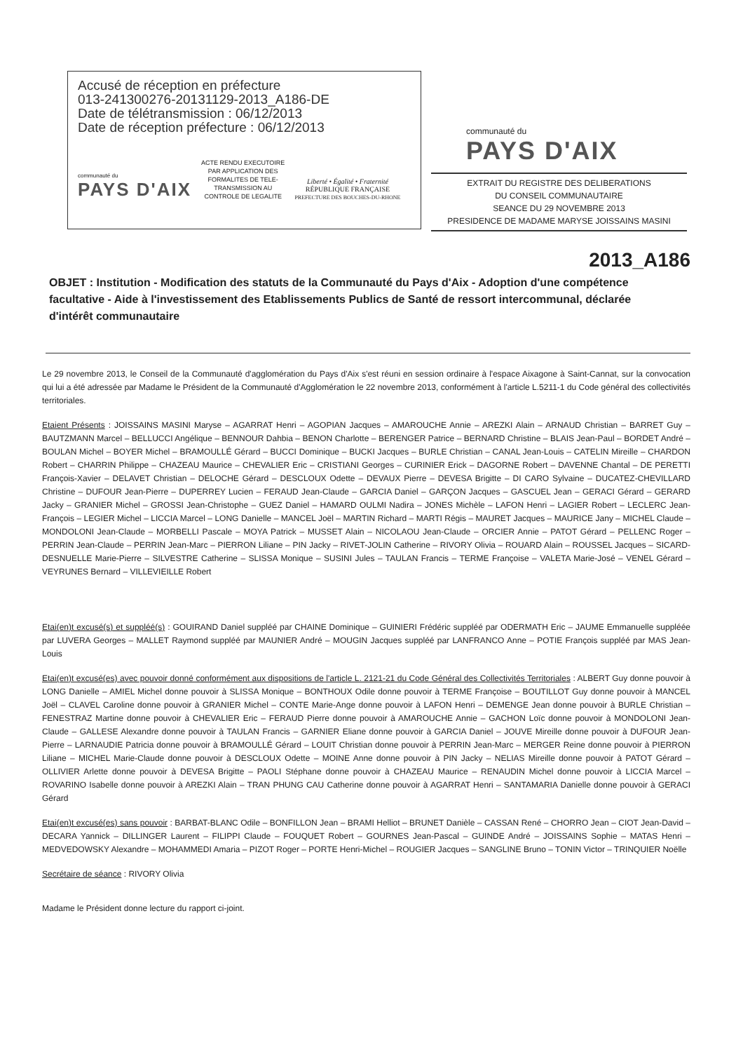Accusé de réception en préfecture
013-241300276-20131129-2013_A186-DE
Date de télétransmission : 06/12/2013
Date de réception préfecture : 06/12/2013
communauté du
PAYS D'AIX
ACTE RENDU EXECUTOIRE
PAR APPLICATION DES
FORMALITES DE TELE-
TRANSMISSION AU
CONTROLE DE LEGALITE
Liberté • Égalité • Fraternité
RÉPUBLIQUE FRANÇAISE
PREFECTURE DES BOUCHES-DU-RHONE
communauté du
PAYS D'AIX
EXTRAIT DU REGISTRE DES DELIBERATIONS
DU CONSEIL COMMUNAUTAIRE
SEANCE DU 29 NOVEMBRE 2013
PRESIDENCE DE MADAME MARYSE JOISSAINS MASINI
2013_A186
OBJET : Institution - Modification des statuts de la Communauté du Pays d'Aix - Adoption d'une compétence facultative - Aide à l'investissement des Etablissements Publics de Santé de ressort intercommunal, déclarée d'intérêt communautaire
Le 29 novembre 2013, le Conseil de la Communauté d'agglomération du Pays d'Aix s'est réuni en session ordinaire à l'espace Aixagone à Saint-Cannat, sur la convocation qui lui a été adressée par Madame le Président de la Communauté d'Agglomération le 22 novembre 2013, conformément à l'article L.5211-1 du Code général des collectivités territoriales.
Etaient Présents : JOISSAINS MASINI Maryse – AGARRAT Henri – AGOPIAN Jacques – AMAROUCHE Annie – AREZKI Alain – ARNAUD Christian – BARRET Guy – BAUTZMANN Marcel – BELLUCCI Angélique – BENNOUR Dahbia – BENON Charlotte – BERENGER Patrice – BERNARD Christine – BLAIS Jean-Paul – BORDET André – BOULAN Michel – BOYER Michel – BRAMOULLÉ Gérard – BUCCI Dominique – BUCKI Jacques – BURLE Christian – CANAL Jean-Louis – CATELIN Mireille – CHARDON Robert – CHARRIN Philippe – CHAZEAU Maurice – CHEVALIER Eric – CRISTIANI Georges – CURINIER Erick – DAGORNE Robert – DAVENNE Chantal – DE PERETTI François-Xavier – DELAVET Christian – DELOCHE Gérard – DESCLOUX Odette – DEVAUX Pierre – DEVESA Brigitte – DI CARO Sylvaine – DUCATEZ-CHEVILLARD Christine – DUFOUR Jean-Pierre – DUPERREY Lucien – FERAUD Jean-Claude – GARCIA Daniel – GARÇON Jacques – GASCUEL Jean – GERACI Gérard – GERARD Jacky – GRANIER Michel – GROSSI Jean-Christophe – GUEZ Daniel – HAMARD OULMI Nadira – JONES Michèle – LAFON Henri – LAGIER Robert – LECLERC Jean-François – LEGIER Michel – LICCIA Marcel – LONG Danielle – MANCEL Joël – MARTIN Richard – MARTI Régis – MAURET Jacques – MAURICE Jany – MICHEL Claude – MONDOLONI Jean-Claude – MORBELLI Pascale – MOYA Patrick – MUSSET Alain – NICOLAOU Jean-Claude – ORCIER Annie – PATOT Gérard – PELLENC Roger – PERRIN Jean-Claude – PERRIN Jean-Marc – PIERRON Liliane – PIN Jacky – RIVET-JOLIN Catherine – RIVORY Olivia – ROUARD Alain – ROUSSEL Jacques – SICARD-DESNUELLE Marie-Pierre – SILVESTRE Catherine – SLISSA Monique – SUSINI Jules – TAULAN Francis – TERME Françoise – VALETA Marie-José – VENEL Gérard – VEYRUNES Bernard – VILLEVIEILLE Robert
Etai(en)t excusé(s) et suppléé(s) : GOUIRAND Daniel suppléé par CHAINE Dominique – GUINIERI Frédéric suppléé par ODERMATH Eric – JAUME Emmanuelle suppléée par LUVERA Georges – MALLET Raymond suppléé par MAUNIER André – MOUGIN Jacques suppléé par LANFRANCO Anne – POTIE François suppléé par MAS Jean-Louis
Etai(en)t excusé(es) avec pouvoir donné conformément aux dispositions de l'article L. 2121-21 du Code Général des Collectivités Territoriales : ALBERT Guy donne pouvoir à LONG Danielle – AMIEL Michel donne pouvoir à SLISSA Monique – BONTHOUX Odile donne pouvoir à TERME Françoise – BOUTILLOT Guy donne pouvoir à MANCEL Joël – CLAVEL Caroline donne pouvoir à GRANIER Michel – CONTE Marie-Ange donne pouvoir à LAFON Henri – DEMENGE Jean donne pouvoir à BURLE Christian – FENESTRAZ Martine donne pouvoir à CHEVALIER Eric – FERAUD Pierre donne pouvoir à AMAROUCHE Annie – GACHON Loïc donne pouvoir à MONDOLONI Jean-Claude – GALLESE Alexandre donne pouvoir à TAULAN Francis – GARNIER Eliane donne pouvoir à GARCIA Daniel – JOUVE Mireille donne pouvoir à DUFOUR Jean-Pierre – LARNAUDIE Patricia donne pouvoir à BRAMOULLÉ Gérard – LOUIT Christian donne pouvoir à PERRIN Jean-Marc – MERGER Reine donne pouvoir à PIERRON Liliane – MICHEL Marie-Claude donne pouvoir à DESCLOUX Odette – MOINE Anne donne pouvoir à PIN Jacky – NELIAS Mireille donne pouvoir à PATOT Gérard – OLLIVIER Arlette donne pouvoir à DEVESA Brigitte – PAOLI Stéphane donne pouvoir à CHAZEAU Maurice – RENAUDIN Michel donne pouvoir à LICCIA Marcel – ROVARINO Isabelle donne pouvoir à AREZKI Alain – TRAN PHUNG CAU Catherine donne pouvoir à AGARRAT Henri – SANTAMARIA Danielle donne pouvoir à GERACI Gérard
Etai(en)t excusé(es) sans pouvoir : BARBAT-BLANC Odile – BONFILLON Jean – BRAMI Helliot – BRUNET Danièle – CASSAN René – CHORRO Jean – CIOT Jean-David – DECARA Yannick – DILLINGER Laurent – FILIPPI Claude – FOUQUET Robert – GOURNES Jean-Pascal – GUINDE André – JOISSAINS Sophie – MATAS Henri – MEDVEDOWSKY Alexandre – MOHAMMEDI Amaria – PIZOT Roger – PORTE Henri-Michel – ROUGIER Jacques – SANGLINE Bruno – TONIN Victor – TRINQUIER Noëlle
Secrétaire de séance : RIVORY Olivia
Madame le Président donne lecture du rapport ci-joint.